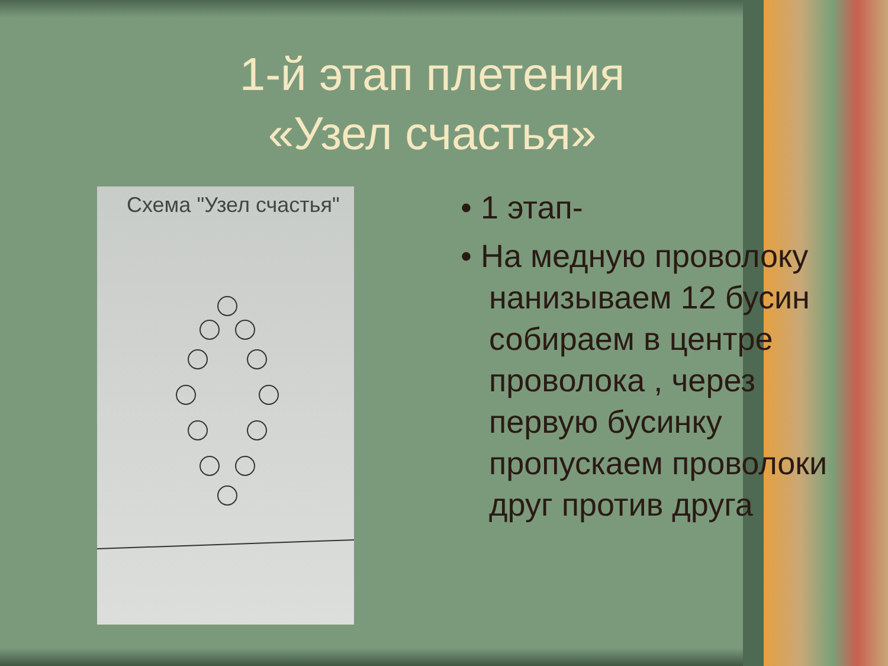1-й этап плетения
«Узел счастья»
Схема "Узел счастья"
• 1 этап-
• На медную проволоку нанизываем 12 бусин собираем в центре проволока , через первую бусинку пропускаем проволоки друг против друга